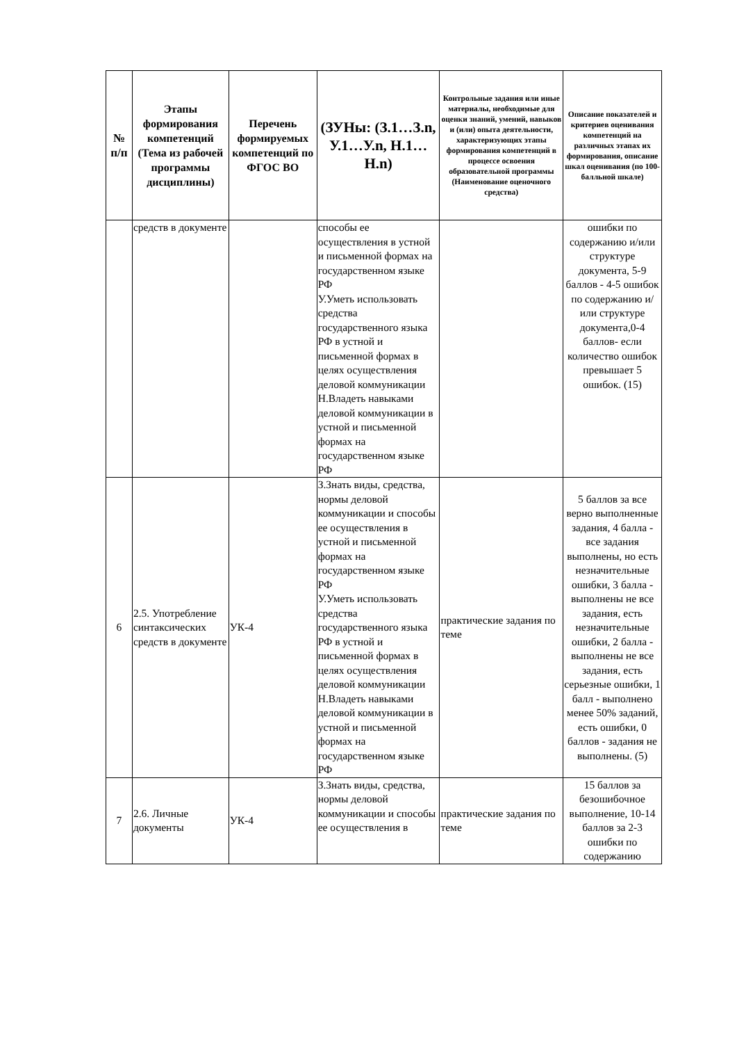| № п/п | Этапы формирования компетенций (Тема из рабочей программы дисциплины) | Перечень формируемых компетенций по ФГОС ВО | (ЗУНы: (З.1…З.n, У.1…У.n, Н.1…Н.n) | Контрольные задания или иные материалы, необходимые для оценки знаний, умений, навыков и (или) опыта деятельности, характеризующих этапы формирования компетенций в процессе освоения образовательной программы (Наименование оценочного средства) | Описание показателей и критериев оценивания компетенций на различных этапах их формирования, описание шкал оценивания (по 100-балльной шкале) |
| --- | --- | --- | --- | --- | --- |
| | средств в документе | | способы ее осуществления в устной и письменной формах на государственном языке РФ У.Уметь использовать средства государственного языка РФ в устной и письменной формах в целях осуществления деловой коммуникации Н.Владеть навыками деловой коммуникации в устной и письменной формах на государственном языке РФ | | ошибки по содержанию и/или структуре документа, 5-9 баллов - 4-5 ошибок по содержанию и/или структуре документа,0-4 баллов- если количество ошибок превышает 5 ошибок. (15) |
| 6 | 2.5. Употребление синтаксических средств в документе | УК-4 | З.Знать виды, средства, нормы деловой коммуникации и способы ее осуществления в устной и письменной формах на государственном языке РФ У.Уметь использовать средства государственного языка РФ в устной и письменной формах в целях осуществления деловой коммуникации Н.Владеть навыками деловой коммуникации в устной и письменной формах на государственном языке РФ | практические задания по теме | 5 баллов за все верно выполненные задания, 4 балла - все задания выполнены, но есть незначительные ошибки, 3 балла - выполнены не все задания, есть незначительные ошибки, 2 балла - выполнены не все задания, есть серьезные ошибки, 1 балл - выполнено менее 50% заданий, есть ошибки, 0 баллов - задания не выполнены. (5) |
| 7 | 2.6. Личные документы | УК-4 | З.Знать виды, средства, нормы деловой коммуникации и способы ее осуществления в | практические задания по теме | 15 баллов за безошибочное выполнение, 10-14 баллов за 2-3 ошибки по содержанию |